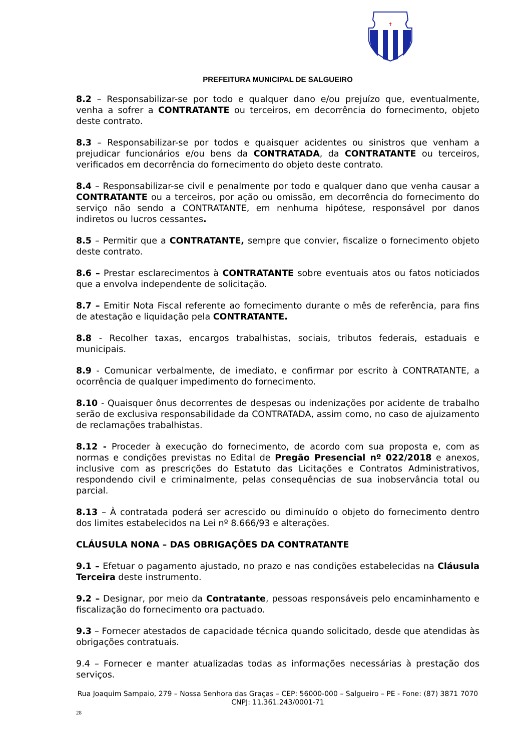✝
PREFEITURA MUNICIPAL DE SALGUEIRO
8.2 – Responsabilizar-se por todo e qualquer dano e/ou prejuízo que, eventualmente, venha a sofrer a CONTRATANTE ou terceiros, em decorrência do fornecimento, objeto deste contrato.
8.3 – Responsabilizar-se por todos e quaisquer acidentes ou sinistros que venham a prejudicar funcionários e/ou bens da CONTRATADA, da CONTRATANTE ou terceiros, verificados em decorrência do fornecimento do objeto deste contrato.
8.4 – Responsabilizar-se civil e penalmente por todo e qualquer dano que venha causar a CONTRATANTE ou a terceiros, por ação ou omissão, em decorrência do fornecimento do serviço não sendo a CONTRATANTE, em nenhuma hipótese, responsável por danos indiretos ou lucros cessantes.
8.5 – Permitir que a CONTRATANTE, sempre que convier, fiscalize o fornecimento objeto deste contrato.
8.6 – Prestar esclarecimentos à CONTRATANTE sobre eventuais atos ou fatos noticiados que a envolva independente de solicitação.
8.7 – Emitir Nota Fiscal referente ao fornecimento durante o mês de referência, para fins de atestação e liquidação pela CONTRATANTE.
8.8 - Recolher taxas, encargos trabalhistas, sociais, tributos federais, estaduais e municipais.
8.9 - Comunicar verbalmente, de imediato, e confirmar por escrito à CONTRATANTE, a ocorrência de qualquer impedimento do fornecimento.
8.10 - Quaisquer ônus decorrentes de despesas ou indenizações por acidente de trabalho serão de exclusiva responsabilidade da CONTRATADA, assim como, no caso de ajuizamento de reclamações trabalhistas.
8.12 - Proceder à execução do fornecimento, de acordo com sua proposta e, com as normas e condições previstas no Edital de Pregão Presencial nº 022/2018 e anexos, inclusive com as prescrições do Estatuto das Licitações e Contratos Administrativos, respondendo civil e criminalmente, pelas consequências de sua inobservância total ou parcial.
8.13 – À contratada poderá ser acrescido ou diminuído o objeto do fornecimento dentro dos limites estabelecidos na Lei nº 8.666/93 e alterações.
CLÁUSULA NONA – DAS OBRIGAÇÕES DA CONTRATANTE
9.1 – Efetuar o pagamento ajustado, no prazo e nas condições estabelecidas na Cláusula Terceira deste instrumento.
9.2 – Designar, por meio da Contratante, pessoas responsáveis pelo encaminhamento e fiscalização do fornecimento ora pactuado.
9.3 – Fornecer atestados de capacidade técnica quando solicitado, desde que atendidas às obrigações contratuais.
9.4 – Fornecer e manter atualizadas todas as informações necessárias à prestação dos serviços.
Rua Joaquim Sampaio, 279 – Nossa Senhora das Graças – CEP: 56000-000 – Salgueiro – PE - Fone: (87) 3871 7070
CNPJ: 11.361.243/0001-71
28